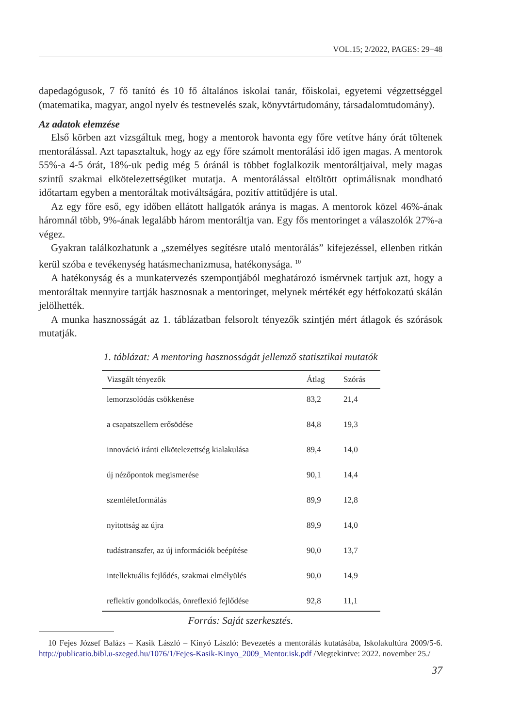VOL.15; 2/2022, PAGES: 29−48
dapedagógusok, 7 fő tanító és 10 fő általános iskolai tanár, főiskolai, egyetemi végzettséggel (matematika, magyar, angol nyelv és testnevelés szak, könyvtártudomány, társadalomtudomány).
Az adatok elemzése
Első körben azt vizsgáltuk meg, hogy a mentorok havonta egy főre vetítve hány órát töltenek mentorálással. Azt tapasztaltuk, hogy az egy főre számolt mentorálási idő igen magas. A mentorok 55%-a 4-5 órát, 18%-uk pedig még 5 óránál is többet foglalkozik mentoráltjaival, mely magas szintű szakmai elkötelezettségüket mutatja. A mentorálással eltöltött optimálisnak mondható időtartam egyben a mentoráltak motiváltságára, pozitív attitűdjére is utal.
Az egy főre eső, egy időben ellátott hallgatók aránya is magas. A mentorok közel 46%-ának háromnál több, 9%-ának legalább három mentoráltja van. Egy fős mentoringet a válaszolók 27%-a végez.
Gyakran találkozhatunk a „személyes segítésre utaló mentorálás” kifejezéssel, ellenben ritkán kerül szóba e tevékenység hatásmechanizmusa, hatékonysága. <sup>10</sup>
A hatékonyság és a munkatervezés szempontjából meghatározó ismérvnek tartjuk azt, hogy a mentoráltak mennyire tartják hasznosnak a mentoringet, melynek mértékét egy hétfokozatú skálán jelölhették.
A munka hasznosságát az 1. táblázatban felsorolt tényezők szintjén mért átlagok és szórások mutatják.
1. táblázat: A mentoring hasznosságát jellemző statisztikai mutatók
| Vizsgált tényezők | Átlag | Szórás |
| --- | --- | --- |
| lemorzsolódás csökkenése | 83,2 | 21,4 |
| a csapatszellem erősödése | 84,8 | 19,3 |
| innováció iránti elkötelezettség kialakulása | 89,4 | 14,0 |
| új nézőpontok megismerése | 90,1 | 14,4 |
| szemléletformálás | 89,9 | 12,8 |
| nyitottság az újra | 89,9 | 14,0 |
| tudástranszfer, az új információk beépítése | 90,0 | 13,7 |
| intellektuális fejlődés, szakmai elmélyülés | 90,0 | 14,9 |
| reflektív gondolkodás, önreflexió fejlődése | 92,8 | 11,1 |
Forrás: Saját szerkesztés.
10 Fejes József Balázs – Kasik László – Kinyó László: Bevezetés a mentorálás kutatásába, Iskolakultúra 2009/5-6. http://publicatio.bibl.u-szeged.hu/1076/1/Fejes-Kasik-Kinyo_2009_Mentor.isk.pdf /Megtekintve: 2022. november 25./
37